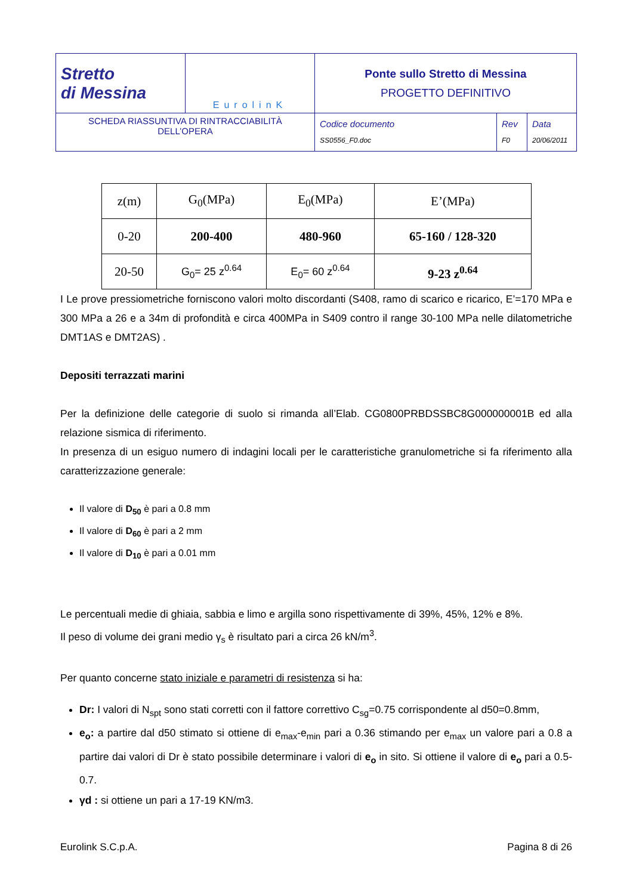| Stretto di Messina | EurolinK | Ponte sullo Stretto di Messina PROGETTO DEFINITIVO | | |
| SCHEDA RIASSUNTIVA DI RINTRACCIABILITÀ DELL’OPERA | | Codice documento SS0556_F0.doc | Rev F0 | Data 20/06/2011 |
| z(m) | G<sub>0</sub>(MPa) | E<sub>0</sub>(MPa) | E’(MPa) |
| 0-20 | 200-400 | 480-960 | 65-160 / 128-320 |
| 20-50 | G<sub>0</sub>= 25 z<sup>0.64</sup> | E<sub>0</sub>= 60 z<sup>0.64</sup> | 9-23 z<sup>0.64</sup> |
I Le prove pressiometriche forniscono valori molto discordanti (S408, ramo di scarico e ricarico, E’=170 MPa e 300 MPa a 26 e a 34m di profondità e circa 400MPa in S409 contro il range 30-100 MPa nelle dilatometriche DMT1AS e DMT2AS) .
Depositi terrazzati marini
Per la definizione delle categorie di suolo si rimanda all’Elab. CG0800PRBDSSBC8G000000001B ed alla relazione sismica di riferimento.
In presenza di un esiguo numero di indagini locali per le caratteristiche granulometriche si fa riferimento alla caratterizzazione generale:
Il valore di D<sub>50</sub> è pari a 0.8 mm
Il valore di D<sub>60</sub> è pari a 2 mm
Il valore di D<sub>10</sub> è pari a 0.01 mm
Le percentuali medie di ghiaia, sabbia e limo e argilla sono rispettivamente di 39%, 45%, 12% e 8%.
Il peso di volume dei grani medio γ<sub>s</sub> è risultato pari a circa 26 kN/m<sup>3</sup>.
Per quanto concerne stato iniziale e parametri di resistenza si ha:
Dr: I valori di N<sub>spt</sub> sono stati corretti con il fattore correttivo C<sub>sg</sub>=0.75 corrispondente al d50=0.8mm,
e<sub>o</sub>: a partire dal d50 stimato si ottiene di e<sub>max</sub>-e<sub>min</sub> pari a 0.36 stimando per e<sub>max</sub> un valore pari a 0.8 a partire dai valori di Dr è stato possibile determinare i valori di e<sub>o</sub> in sito. Si ottiene il valore di e<sub>o</sub> pari a 0.5-0.7.
γd : si ottiene un pari a 17-19 KN/m3.
Eurolink S.C.p.A. Pagina 8 di 26